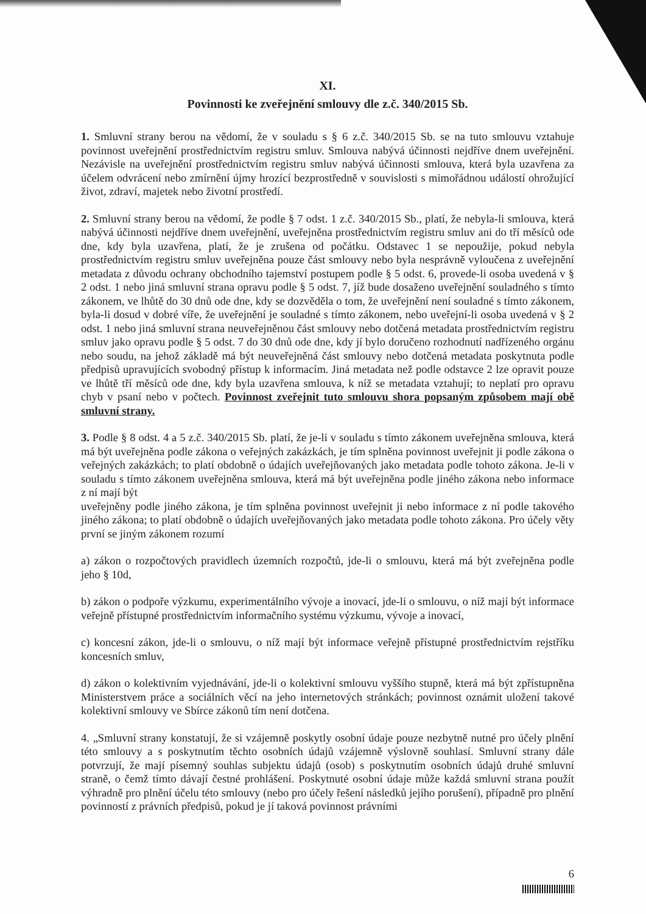XI.
Povinnosti ke zveřejnění smlouvy dle z.č. 340/2015 Sb.
1. Smluvní strany berou na vědomí, že v souladu s § 6 z.č. 340/2015 Sb. se na tuto smlouvu vztahuje povinnost uveřejnění prostřednictvím registru smluv. Smlouva nabývá účinnosti nejdříve dnem uveřejnění. Nezávisle na uveřejnění prostřednictvím registru smluv nabývá účinnosti smlouva, která byla uzavřena za účelem odvrácení nebo zmírnění újmy hrozící bezprostředně v souvislosti s mimořádnou událostí ohrožující život, zdraví, majetek nebo životní prostředí.
2. Smluvní strany berou na vědomí, že podle § 7 odst. 1 z.č. 340/2015 Sb., platí, že nebyla-li smlouva, která nabývá účinnosti nejdříve dnem uveřejnění, uveřejněna prostřednictvím registru smluv ani do tří měsíců ode dne, kdy byla uzavřena, platí, že je zrušena od počátku. Odstavec 1 se nepoužije, pokud nebyla prostřednictvím registru smluv uveřejněna pouze část smlouvy nebo byla nesprávně vyloučena z uveřejnění metadata z důvodu ochrany obchodního tajemství postupem podle § 5 odst. 6, provede-li osoba uvedená v § 2 odst. 1 nebo jiná smluvní strana opravu podle § 5 odst. 7, jíž bude dosaženo uveřejnění souladného s tímto zákonem, ve lhůtě do 30 dnů ode dne, kdy se dozvěděla o tom, že uveřejnění není souladné s tímto zákonem, byla-li dosud v dobré víře, že uveřejnění je souladné s tímto zákonem, nebo uveřejní-li osoba uvedená v § 2 odst. 1 nebo jiná smluvní strana neuveřejněnou část smlouvy nebo dotčená metadata prostřednictvím registru smluv jako opravu podle § 5 odst. 7 do 30 dnů ode dne, kdy jí bylo doručeno rozhodnutí nadřízeného orgánu nebo soudu, na jehož základě má být neuveřejněná část smlouvy nebo dotčená metadata poskytnuta podle předpisů upravujících svobodný přístup k informacím. Jiná metadata než podle odstavce 2 lze opravit pouze ve lhůtě tří měsíců ode dne, kdy byla uzavřena smlouva, k níž se metadata vztahují; to neplatí pro opravu chyb v psaní nebo v počtech. Povinnost zveřejnit tuto smlouvu shora popsaným způsobem mají obě smluvní strany.
3. Podle § 8 odst. 4 a 5 z.č. 340/2015 Sb. platí, že je-li v souladu s tímto zákonem uveřejněna smlouva, která má být uveřejněna podle zákona o veřejných zakázkách, je tím splněna povinnost uveřejnit ji podle zákona o veřejných zakázkách; to platí obdobně o údajích uveřejňovaných jako metadata podle tohoto zákona. Je-li v souladu s tímto zákonem uveřejněna smlouva, která má být uveřejněna podle jiného zákona nebo informace z ní mají být
uveřejněny podle jiného zákona, je tím splněna povinnost uveřejnit ji nebo informace z ní podle takového jiného zákona; to platí obdobně o údajích uveřejňovaných jako metadata podle tohoto zákona. Pro účely věty první se jiným zákonem rozumí
a) zákon o rozpočtových pravidlech územních rozpočtů, jde-li o smlouvu, která má být zveřejněna podle jeho § 10d,
b) zákon o podpoře výzkumu, experimentálního vývoje a inovací, jde-li o smlouvu, o níž mají být informace veřejně přístupné prostřednictvím informačního systému výzkumu, vývoje a inovací,
c) koncesní zákon, jde-li o smlouvu, o níž mají být informace veřejně přístupné prostřednictvím rejstříku koncesních smluv,
d) zákon o kolektivním vyjednávání, jde-li o kolektivní smlouvu vyššího stupně, která má být zpřístupněna Ministerstvem práce a sociálních věcí na jeho internetových stránkách; povinnost oznámit uložení takové kolektivní smlouvy ve Sbírce zákonů tím není dotčena.
4. „Smluvní strany konstatují, že si vzájemně poskytly osobní údaje pouze nezbytně nutné pro účely plnění této smlouvy a s poskytnutím těchto osobních údajů vzájemně výslovně souhlasí. Smluvní strany dále potvrzují, že mají písemný souhlas subjektu údajů (osob) s poskytnutím osobních údajů druhé smluvní straně, o čemž tímto dávají čestné prohlášení. Poskytnuté osobní údaje může každá smluvní strana použít výhradně pro plnění účelu této smlouvy (nebo pro účely řešení následků jejího porušení), případně pro plnění povinností z právních předpisů, pokud je jí taková povinnost právními
6